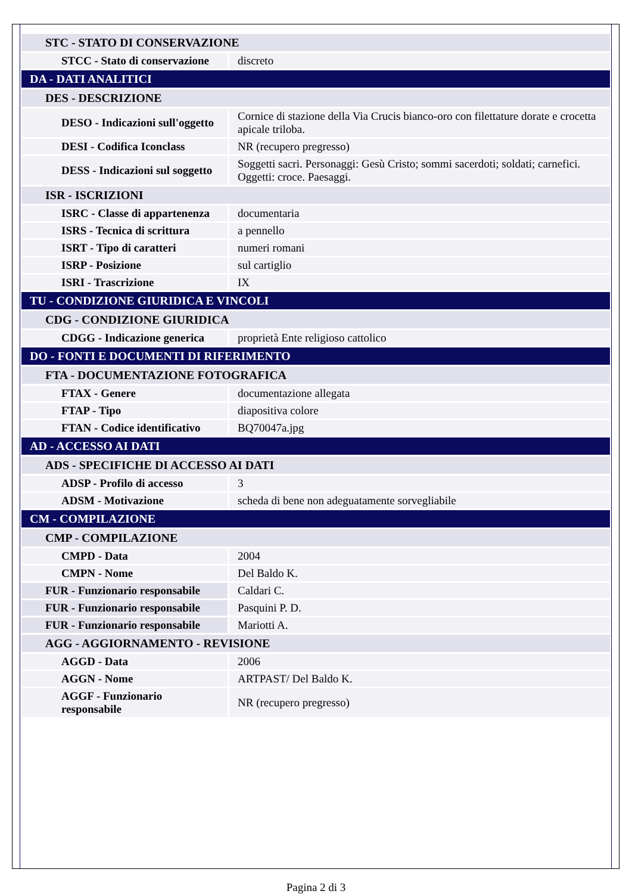| STC - STATO DI CONSERVAZIONE | |
| STCC - Stato di conservazione | discreto |
| DA - DATI ANALITICI | |
| DES - DESCRIZIONE | |
| DESO - Indicazioni sull'oggetto | Cornice di stazione della Via Crucis bianco-oro con filettature dorate e crocetta apicale triloba. |
| DESI - Codifica Iconclass | NR (recupero pregresso) |
| DESS - Indicazioni sul soggetto | Soggetti sacri. Personaggi: Gesù Cristo; sommi sacerdoti; soldati; carnefici. Oggetti: croce. Paesaggi. |
| ISR - ISCRIZIONI | |
| ISRC - Classe di appartenenza | documentaria |
| ISRS - Tecnica di scrittura | a pennello |
| ISRT - Tipo di caratteri | numeri romani |
| ISRP - Posizione | sul cartiglio |
| ISRI - Trascrizione | IX |
| TU - CONDIZIONE GIURIDICA E VINCOLI | |
| CDG - CONDIZIONE GIURIDICA | |
| CDGG - Indicazione generica | proprietà Ente religioso cattolico |
| DO - FONTI E DOCUMENTI DI RIFERIMENTO | |
| FTA - DOCUMENTAZIONE FOTOGRAFICA | |
| FTAX - Genere | documentazione allegata |
| FTAP - Tipo | diapositiva colore |
| FTAN - Codice identificativo | BQ70047a.jpg |
| AD - ACCESSO AI DATI | |
| ADS - SPECIFICHE DI ACCESSO AI DATI | |
| ADSP - Profilo di accesso | 3 |
| ADSM - Motivazione | scheda di bene non adeguatamente sorvegliabile |
| CM - COMPILAZIONE | |
| CMP - COMPILAZIONE | |
| CMPD - Data | 2004 |
| CMPN - Nome | Del Baldo K. |
| FUR - Funzionario responsabile | Caldari C. |
| FUR - Funzionario responsabile | Pasquini P. D. |
| FUR - Funzionario responsabile | Mariotti A. |
| AGG - AGGIORNAMENTO - REVISIONE | |
| AGGD - Data | 2006 |
| AGGN - Nome | ARTPAST/ Del Baldo K. |
| AGGF - Funzionario responsabile | NR (recupero pregresso) |
Pagina 2 di 3